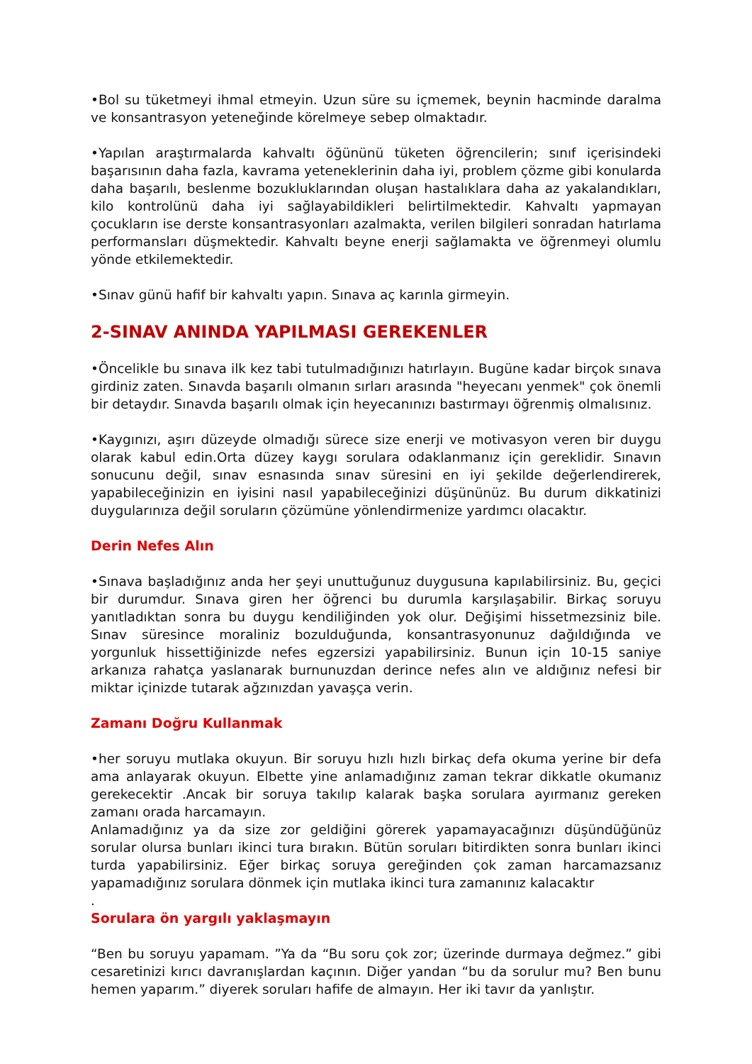•Bol su tüketmeyi ihmal etmeyin. Uzun süre su içmemek, beynin hacminde daralma ve konsantrasyon yeteneğinde körelmeye sebep olmaktadır.
•Yapılan araştırmalarda kahvaltı öğününü tüketen öğrencilerin; sınıf içerisindeki başarısının daha fazla, kavrama yeteneklerinin daha iyi, problem çözme gibi konularda daha başarılı, beslenme bozukluklarından oluşan hastalıklara daha az yakalandıkları, kilo kontrolünü daha iyi sağlayabildikleri belirtilmektedir. Kahvaltı yapmayan çocukların ise derste konsantrasyonları azalmakta, verilen bilgileri sonradan hatırlama performansları düşmektedir. Kahvaltı beyne enerji sağlamakta ve öğrenmeyi olumlu yönde etkilemektedir.
•Sınav günü hafif bir kahvaltı yapın. Sınava aç karınla girmeyin.
2-SINAV ANINDA YAPILMASI GEREKENLER
•Öncelikle bu sınava ilk kez tabi tutulmadığınızı hatırlayın. Bugüne kadar birçok sınava girdiniz zaten. Sınavda başarılı olmanın sırları arasında "heyecanı yenmek" çok önemli bir detaydır. Sınavda başarılı olmak için heyecanınızı bastırmayı öğrenmiş olmalısınız.
•Kaygınızı, aşırı düzeyde olmadığı sürece size enerji ve motivasyon veren bir duygu olarak kabul edin.Orta düzey kaygı sorulara odaklanmanız için gereklidir. Sınavın sonucunu değil, sınav esnasında sınav süresini en iyi şekilde değerlendirerek, yapabileceğinizin en iyisini nasıl yapabileceğinizi düşününüz. Bu durum dikkatinizi duygularınıza değil soruların çözümüne yönlendirmenize yardımcı olacaktır.
Derin Nefes Alın
•Sınava başladığınız anda her şeyi unuttuğunuz duygusuna kapılabilirsiniz. Bu, geçici bir durumdur. Sınava giren her öğrenci bu durumla karşılaşabilir. Birkaç soruyu yanıtladıktan sonra bu duygu kendiliğinden yok olur. Değişimi hissetmezsiniz bile. Sınav süresince moraliniz bozulduğunda, konsantrasyonunuz dağıldığında ve yorgunluk hissettiğinizde nefes egzersizi yapabilirsiniz. Bunun için 10-15 saniye arkanıza rahatça yaslanarak burnunuzdan derince nefes alın ve aldığınız nefesi bir miktar içinizde tutarak ağzınızdan yavaşça verin.
Zamanı Doğru Kullanmak
•her soruyu mutlaka okuyun. Bir soruyu hızlı hızlı birkaç defa okuma yerine bir defa ama anlayarak okuyun. Elbette yine anlamadığınız zaman tekrar dikkatle okumanız gerekecektir .Ancak bir soruya takılıp kalarak başka sorulara ayırmanız gereken zamanı orada harcamayın.
Anlamadığınız ya da size zor geldiğini görerek yapamayacağınızı düşündüğünüz sorular olursa bunları ikinci tura bırakın. Bütün soruları bitirdikten sonra bunları ikinci turda yapabilirsiniz. Eğer birkaç soruya gereğinden çok zaman harcamazsanız yapamadığınız sorulara dönmek için mutlaka ikinci tura zamanınız kalacaktır
.
Sorulara ön yargılı yaklaşmayın
“Ben bu soruyu yapamam. ”Ya da “Bu soru çok zor; üzerinde durmaya değmez.” gibi cesaretinizi kırıcı davranışlardan kaçının. Diğer yandan “bu da sorulur mu? Ben bunu hemen yaparım.” diyerek soruları hafife de almayın. Her iki tavır da yanlıştır.